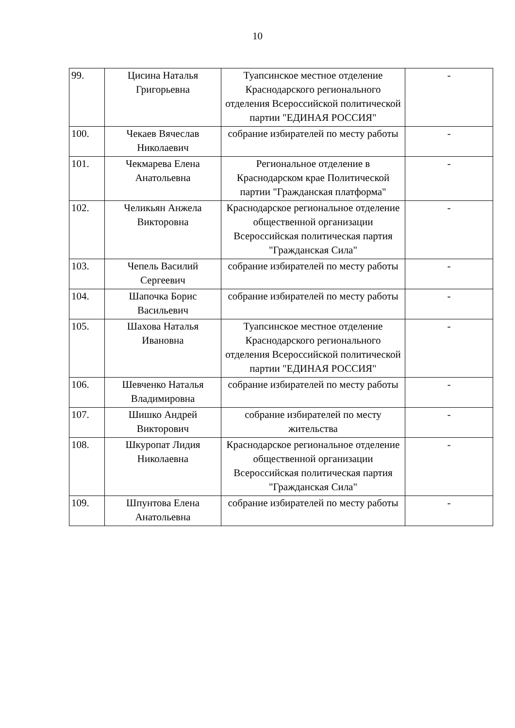10
| 99. | Цисина Наталья Григорьевна | Туапсинское местное отделение Краснодарского регионального отделения Всероссийской политической партии "ЕДИНАЯ РОССИЯ" | - |
| 100. | Чекаев Вячеслав Николаевич | собрание избирателей по месту работы | - |
| 101. | Чекмарева Елена Анатольевна | Региональное отделение в Краснодарском крае Политической партии "Гражданская платформа" | - |
| 102. | Челикьян Анжела Викторовна | Краснодарское региональное отделение общественной организации Всероссийская политическая партия "Гражданская Сила" | - |
| 103. | Чепель Василий Сергеевич | собрание избирателей по месту работы | - |
| 104. | Шапочка Борис Васильевич | собрание избирателей по месту работы | - |
| 105. | Шахова Наталья Ивановна | Туапсинское местное отделение Краснодарского регионального отделения Всероссийской политической партии "ЕДИНАЯ РОССИЯ" | - |
| 106. | Шевченко Наталья Владимировна | собрание избирателей по месту работы | - |
| 107. | Шишко Андрей Викторович | собрание избирателей по месту жительства | - |
| 108. | Шкуропат Лидия Николаевна | Краснодарское региональное отделение общественной организации Всероссийская политическая партия "Гражданская Сила" | - |
| 109. | Шпунтова Елена Анатольевна | собрание избирателей по месту работы | - |